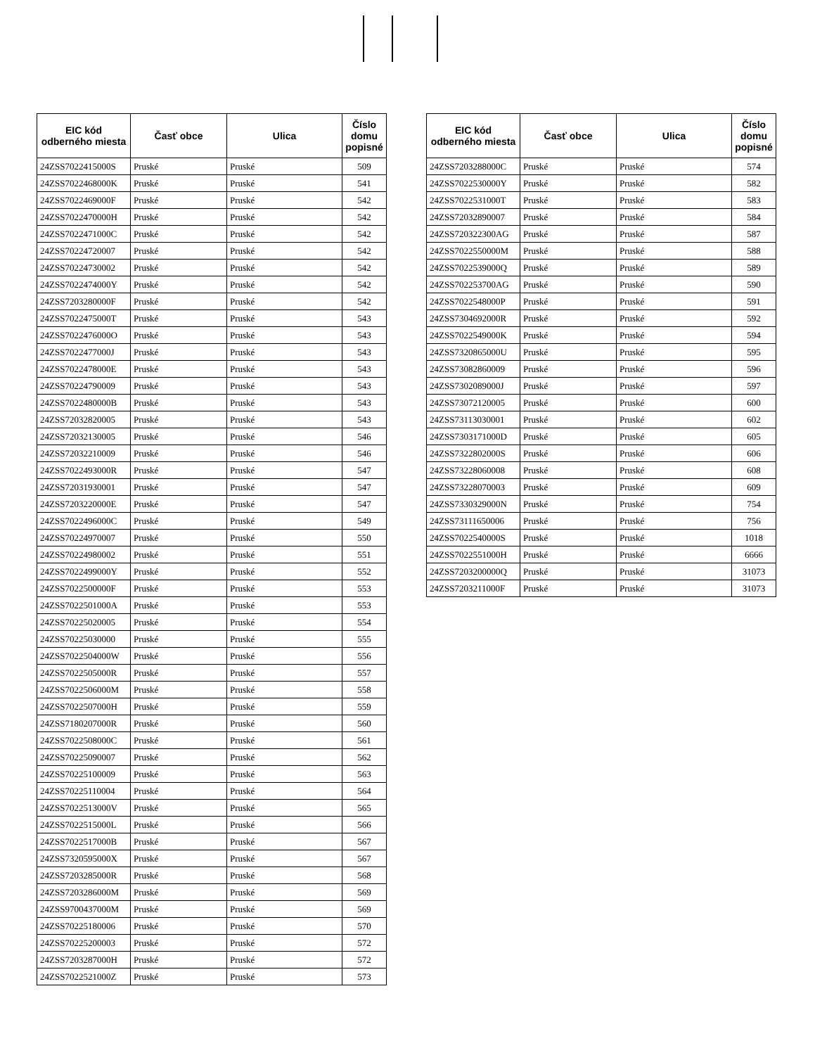| EIC kód odberného miesta | Časť obce | Ulica | Číslo domu popisné |
| --- | --- | --- | --- |
| 24ZSS7022415000S | Pruské | Pruské | 509 |
| 24ZSS7022468000K | Pruské | Pruské | 541 |
| 24ZSS7022469000F | Pruské | Pruské | 542 |
| 24ZSS7022470000H | Pruské | Pruské | 542 |
| 24ZSS7022471000C | Pruské | Pruské | 542 |
| 24ZSS70224720007 | Pruské | Pruské | 542 |
| 24ZSS70224730002 | Pruské | Pruské | 542 |
| 24ZSS7022474000Y | Pruské | Pruské | 542 |
| 24ZSS7203280000F | Pruské | Pruské | 542 |
| 24ZSS7022475000T | Pruské | Pruské | 543 |
| 24ZSS7022476000O | Pruské | Pruské | 543 |
| 24ZSS7022477000J | Pruské | Pruské | 543 |
| 24ZSS7022478000E | Pruské | Pruské | 543 |
| 24ZSS70224790009 | Pruské | Pruské | 543 |
| 24ZSS7022480000B | Pruské | Pruské | 543 |
| 24ZSS72032820005 | Pruské | Pruské | 543 |
| 24ZSS72032130005 | Pruské | Pruské | 546 |
| 24ZSS72032210009 | Pruské | Pruské | 546 |
| 24ZSS7022493000R | Pruské | Pruské | 547 |
| 24ZSS72031930001 | Pruské | Pruské | 547 |
| 24ZSS7203220000E | Pruské | Pruské | 547 |
| 24ZSS7022496000C | Pruské | Pruské | 549 |
| 24ZSS70224970007 | Pruské | Pruské | 550 |
| 24ZSS70224980002 | Pruské | Pruské | 551 |
| 24ZSS7022499000Y | Pruské | Pruské | 552 |
| 24ZSS7022500000F | Pruské | Pruské | 553 |
| 24ZSS7022501000A | Pruské | Pruské | 553 |
| 24ZSS70225020005 | Pruské | Pruské | 554 |
| 24ZSS70225030000 | Pruské | Pruské | 555 |
| 24ZSS7022504000W | Pruské | Pruské | 556 |
| 24ZSS7022505000R | Pruské | Pruské | 557 |
| 24ZSS7022506000M | Pruské | Pruské | 558 |
| 24ZSS7022507000H | Pruské | Pruské | 559 |
| 24ZSS7180207000R | Pruské | Pruské | 560 |
| 24ZSS7022508000C | Pruské | Pruské | 561 |
| 24ZSS70225090007 | Pruské | Pruské | 562 |
| 24ZSS70225100009 | Pruské | Pruské | 563 |
| 24ZSS70225110004 | Pruské | Pruské | 564 |
| 24ZSS7022513000V | Pruské | Pruské | 565 |
| 24ZSS7022515000L | Pruské | Pruské | 566 |
| 24ZSS7022517000B | Pruské | Pruské | 567 |
| 24ZSS7320595000X | Pruské | Pruské | 567 |
| 24ZSS7203285000R | Pruské | Pruské | 568 |
| 24ZSS7203286000M | Pruské | Pruské | 569 |
| 24ZSS9700437000M | Pruské | Pruské | 569 |
| 24ZSS70225180006 | Pruské | Pruské | 570 |
| 24ZSS70225200003 | Pruské | Pruské | 572 |
| 24ZSS7203287000H | Pruské | Pruské | 572 |
| 24ZSS7022521000Z | Pruské | Pruské | 573 |
| EIC kód odberného miesta | Časť obce | Ulica | Číslo domu popisné |
| --- | --- | --- | --- |
| 24ZSS7203288000C | Pruské | Pruské | 574 |
| 24ZSS7022530000Y | Pruské | Pruské | 582 |
| 24ZSS7022531000T | Pruské | Pruské | 583 |
| 24ZSS72032890007 | Pruské | Pruské | 584 |
| 24ZSS720322300AG | Pruské | Pruské | 587 |
| 24ZSS7022550000M | Pruské | Pruské | 588 |
| 24ZSS7022539000Q | Pruské | Pruské | 589 |
| 24ZSS702253700AG | Pruské | Pruské | 590 |
| 24ZSS7022548000P | Pruské | Pruské | 591 |
| 24ZSS7304692000R | Pruské | Pruské | 592 |
| 24ZSS7022549000K | Pruské | Pruské | 594 |
| 24ZSS7320865000U | Pruské | Pruské | 595 |
| 24ZSS73082860009 | Pruské | Pruské | 596 |
| 24ZSS7302089000J | Pruské | Pruské | 597 |
| 24ZSS73072120005 | Pruské | Pruské | 600 |
| 24ZSS73113030001 | Pruské | Pruské | 602 |
| 24ZSS7303171000D | Pruské | Pruské | 605 |
| 24ZSS7322802000S | Pruské | Pruské | 606 |
| 24ZSS73228060008 | Pruské | Pruské | 608 |
| 24ZSS73228070003 | Pruské | Pruské | 609 |
| 24ZSS7330329000N | Pruské | Pruské | 754 |
| 24ZSS73111650006 | Pruské | Pruské | 756 |
| 24ZSS7022540000S | Pruské | Pruské | 1018 |
| 24ZSS7022551000H | Pruské | Pruské | 6666 |
| 24ZSS7203200000Q | Pruské | Pruské | 31073 |
| 24ZSS7203211000F | Pruské | Pruské | 31073 |